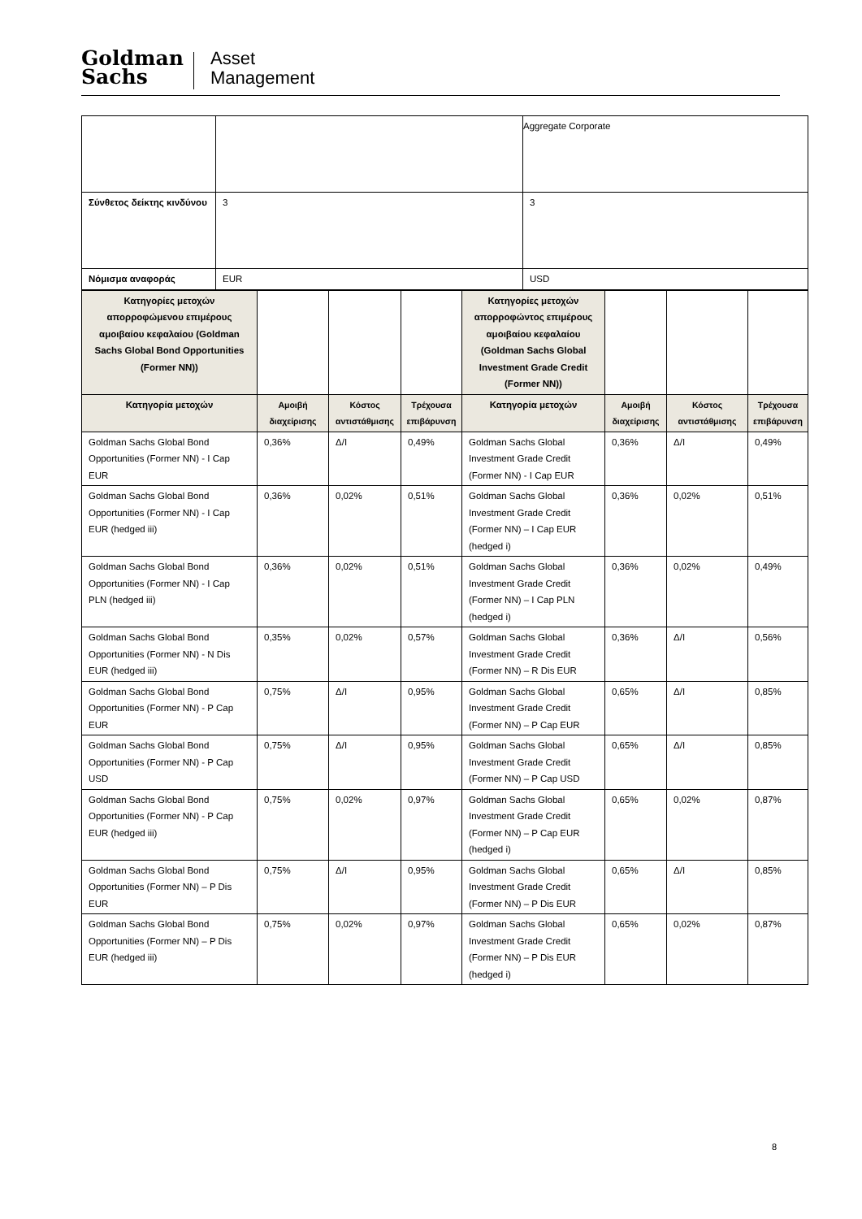Goldman
Sachs
Asset
Management
| | | Aggregate Corporate |
| Σύνθετος δείκτης κινδύνου | 3 | 3 |
| Νόμισμα αναφοράς | EUR | USD |
| Κατηγορίες μετοχών απορροφώμενου επιμέρους αμοιβαίου κεφαλαίου (Goldman Sachs Global Bond Opportunities (Former NN)) | | | | Κατηγορίες μετοχών απορροφώντος επιμέρους αμοιβαίου κεφαλαίου (Goldman Sachs Global Investment Grade Credit (Former NN)) | | | |
| Κατηγορία μετοχών | Αμοιβή διαχείρισης | Κόστος αντιστάθμισης | Τρέχουσα επιβάρυνση | Κατηγορία μετοχών | Αμοιβή διαχείρισης | Κόστος αντιστάθμισης | Τρέχουσα επιβάρυνση |
| Goldman Sachs Global Bond Opportunities (Former NN) - I Cap EUR | 0,36% | Δ/Ι | 0,49% | Goldman Sachs Global Investment Grade Credit (Former NN) - I Cap EUR | 0,36% | Δ/Ι | 0,49% |
| Goldman Sachs Global Bond Opportunities (Former NN) - I Cap EUR (hedged iii) | 0,36% | 0,02% | 0,51% | Goldman Sachs Global Investment Grade Credit (Former NN) – I Cap EUR (hedged i) | 0,36% | 0,02% | 0,51% |
| Goldman Sachs Global Bond Opportunities (Former NN) - I Cap PLN (hedged iii) | 0,36% | 0,02% | 0,51% | Goldman Sachs Global Investment Grade Credit (Former NN) – I Cap PLN (hedged i) | 0,36% | 0,02% | 0,49% |
| Goldman Sachs Global Bond Opportunities (Former NN) - N Dis EUR (hedged iii) | 0,35% | 0,02% | 0,57% | Goldman Sachs Global Investment Grade Credit (Former NN) – R Dis EUR | 0,36% | Δ/Ι | 0,56% |
| Goldman Sachs Global Bond Opportunities (Former NN) - P Cap EUR | 0,75% | Δ/Ι | 0,95% | Goldman Sachs Global Investment Grade Credit (Former NN) – P Cap EUR | 0,65% | Δ/Ι | 0,85% |
| Goldman Sachs Global Bond Opportunities (Former NN) - P Cap USD | 0,75% | Δ/Ι | 0,95% | Goldman Sachs Global Investment Grade Credit (Former NN) – P Cap USD | 0,65% | Δ/Ι | 0,85% |
| Goldman Sachs Global Bond Opportunities (Former NN) - P Cap EUR (hedged iii) | 0,75% | 0,02% | 0,97% | Goldman Sachs Global Investment Grade Credit (Former NN) – P Cap EUR (hedged i) | 0,65% | 0,02% | 0,87% |
| Goldman Sachs Global Bond Opportunities (Former NN) – P Dis EUR | 0,75% | Δ/Ι | 0,95% | Goldman Sachs Global Investment Grade Credit (Former NN) – P Dis EUR | 0,65% | Δ/Ι | 0,85% |
| Goldman Sachs Global Bond Opportunities (Former NN) – P Dis EUR (hedged iii) | 0,75% | 0,02% | 0,97% | Goldman Sachs Global Investment Grade Credit (Former NN) – P Dis EUR (hedged i) | 0,65% | 0,02% | 0,87% |
8